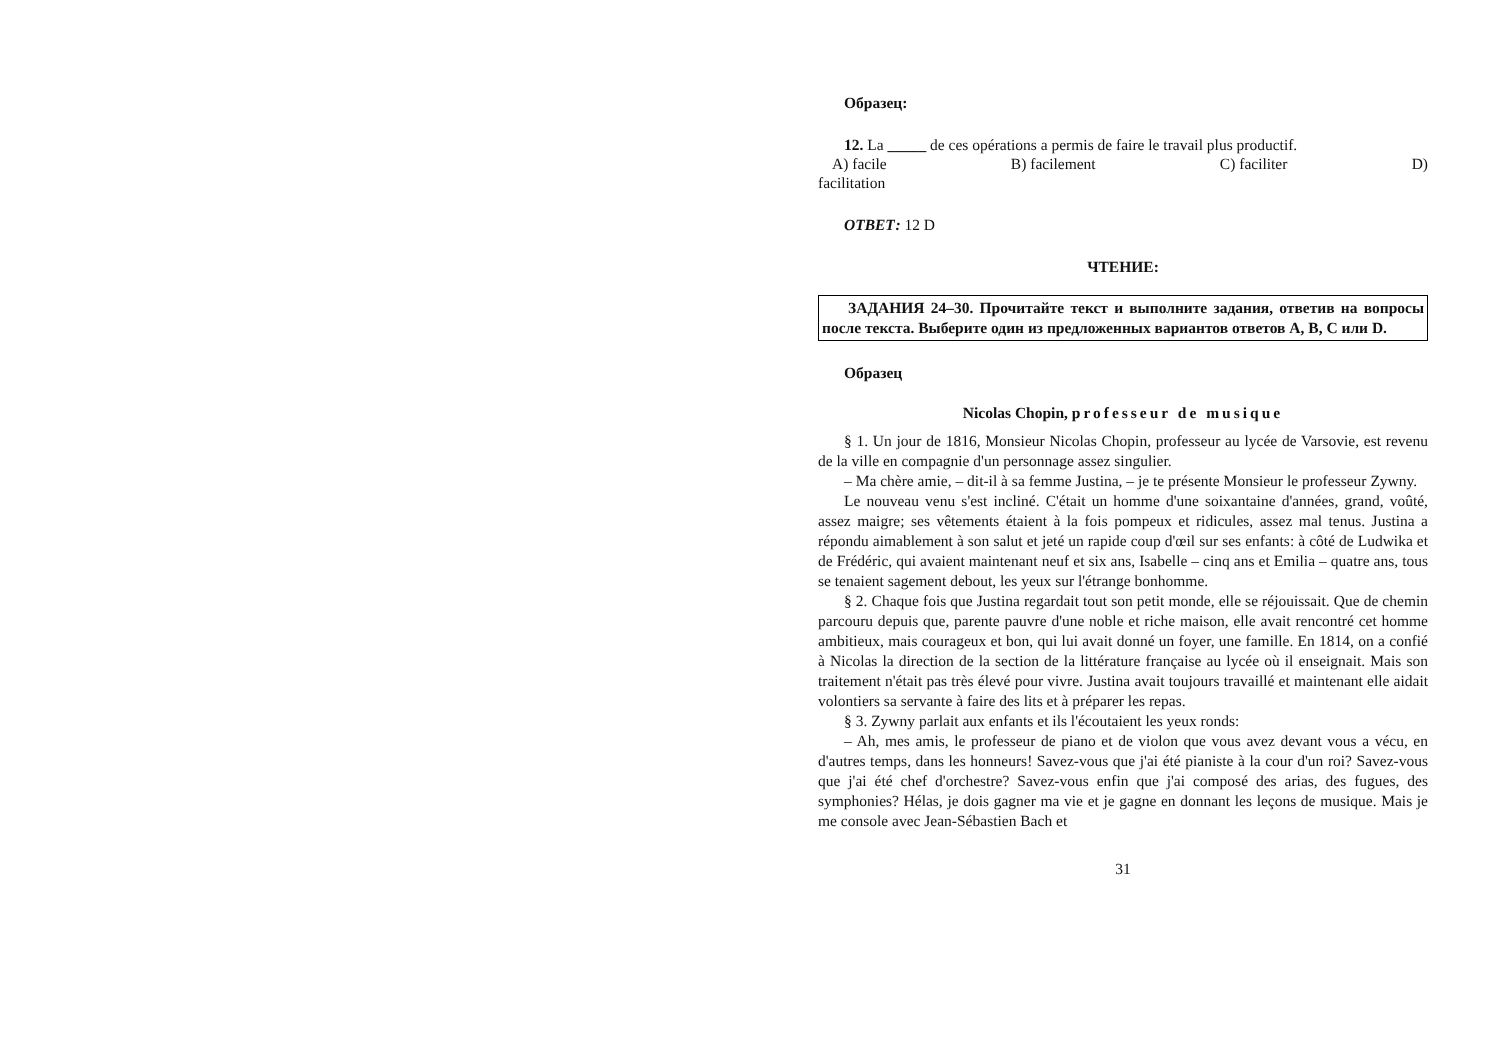Образец:
12. La _____ de ces opérations a permis de faire le travail plus productif.
A) facile B) facilement C) faciliter D)
facilitation
ОТВЕТ: 12 D
ЧТЕНИЕ:
ЗАДАНИЯ 24–30. Прочитайте текст и выполните задания, ответив на вопросы после текста. Выберите один из предложенных вариантов ответов A, B, C или D.
Образец
Nicolas Chopin, professeur de musique
§ 1. Un jour de 1816, Monsieur Nicolas Chopin, professeur au lycée de Varsovie, est revenu de la ville en compagnie d'un personnage assez singulier.
– Ma chère amie, – dit-il à sa femme Justina, – je te présente Monsieur le professeur Zywny.
Le nouveau venu s'est incliné. C'était un homme d'une soixantaine d'années, grand, voûté, assez maigre; ses vêtements étaient à la fois pompeux et ridicules, assez mal tenus. Justina a répondu aimablement à son salut et jeté un rapide coup d'œil sur ses enfants: à côté de Ludwika et de Frédéric, qui avaient maintenant neuf et six ans, Isabelle – cinq ans et Emilia – quatre ans, tous se tenaient sagement debout, les yeux sur l'étrange bonhomme.
§ 2. Chaque fois que Justina regardait tout son petit monde, elle se réjouissait. Que de chemin parcouru depuis que, parente pauvre d'une noble et riche maison, elle avait rencontré cet homme ambitieux, mais courageux et bon, qui lui avait donné un foyer, une famille. En 1814, on a confié à Nicolas la direction de la section de la littérature française au lycée où il enseignait. Mais son traitement n'était pas très élevé pour vivre. Justina avait toujours travaillé et maintenant elle aidait volontiers sa servante à faire des lits et à préparer les repas.
§ 3. Zywny parlait aux enfants et ils l'écoutaient les yeux ronds:
– Ah, mes amis, le professeur de piano et de violon que vous avez devant vous a vécu, en d'autres temps, dans les honneurs! Savez-vous que j'ai été pianiste à la cour d'un roi? Savez-vous que j'ai été chef d'orchestre? Savez-vous enfin que j'ai composé des arias, des fugues, des symphonies? Hélas, je dois gagner ma vie et je gagne en donnant les leçons de musique. Mais je me console avec Jean-Sébastien Bach et
31